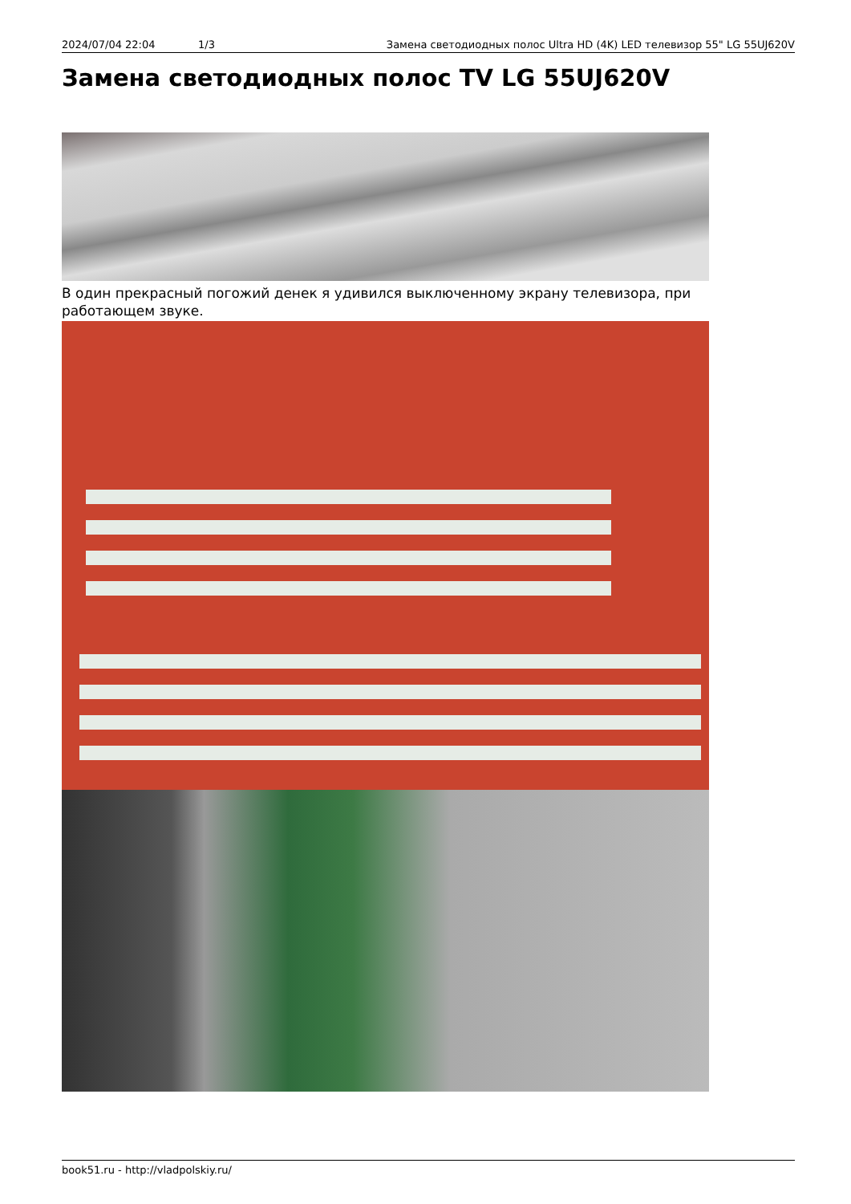2024/07/04 22:04 1/3 Замена светодиодных полос Ultra HD (4K) LED телевизор 55" LG 55UJ620V
Замена светодиодных полос TV LG 55UJ620V
В один прекрасный погожий денек я удивился выключенному экрану телевизора, при работающем звуке.
book51.ru - http://vladpolskiy.ru/